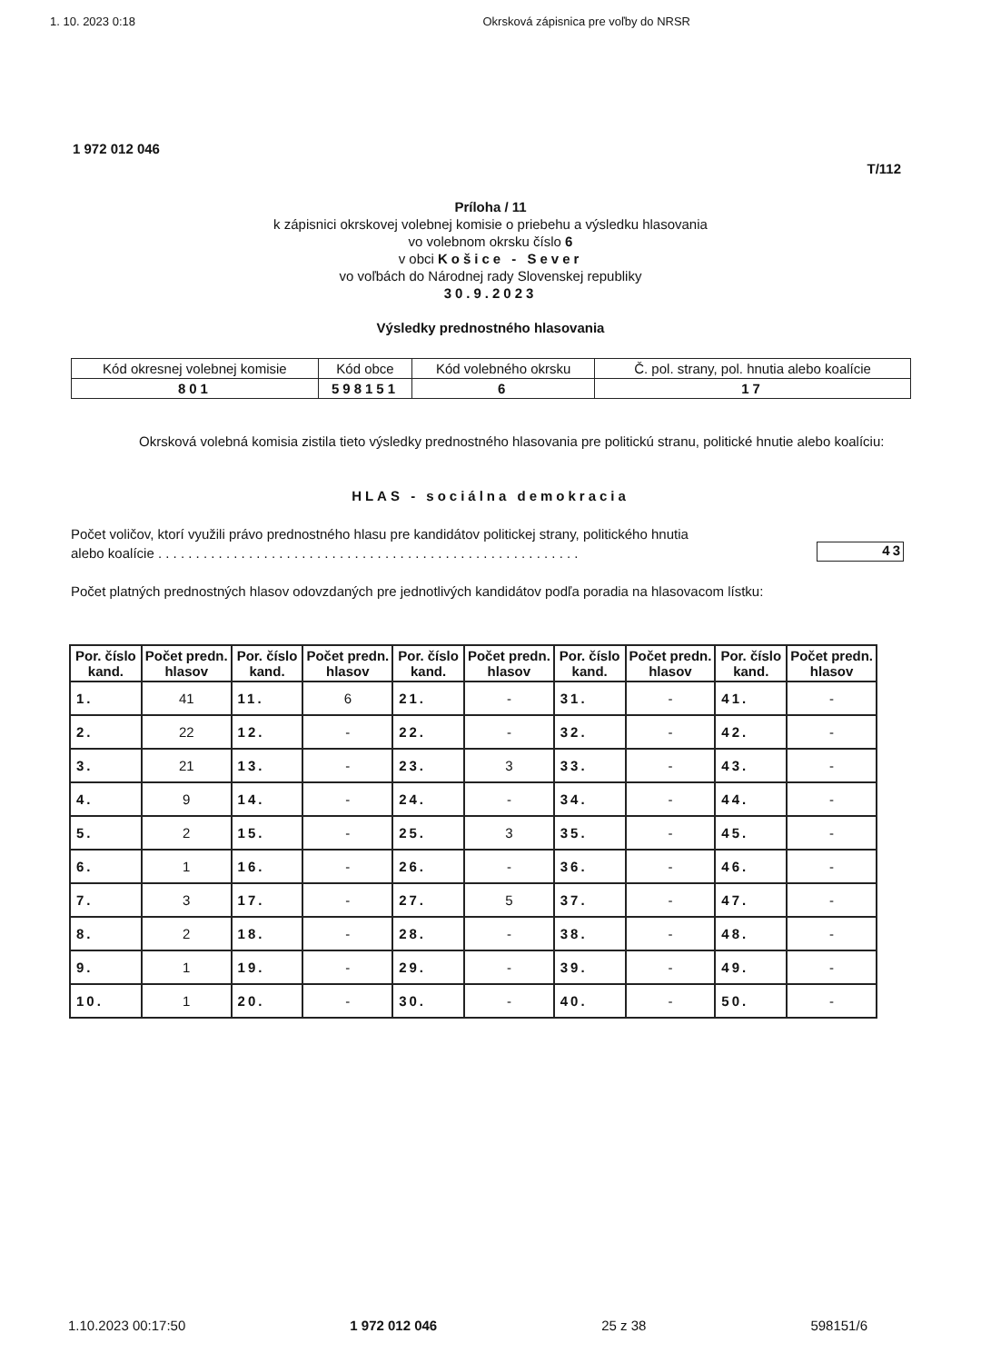1. 10. 2023 0:18 Okrsková zápisnica pre voľby do NRSR
1 972 012 046
T/112
Príloha / 11
k zápisnici okrskovej volebnej komisie o priebehu a výsledku hlasovania
vo volebnom okrsku číslo 6
v obci Košice - Sever
vo voľbách do Národnej rady Slovenskej republiky
30.9.2023
Výsledky prednostného hlasovania
| Kód okresnej volebnej komisie | Kód obce | Kód volebného okrsku | Č. pol. strany, pol. hnutia alebo koalície |
| 801 | 598151 | 6 | 17 |
Okrsková volebná komisia zistila tieto výsledky prednostného hlasovania pre politickú stranu, politické hnutie alebo koalíciu:
HLAS - sociálna demokracia
Počet voličov, ktorí využili právo prednostného hlasu pre kandidátov politickej strany, politického hnutia
alebo koalície . . . . . . . . . . . . . . . . . . . . . . . . . . . . . . . . . . . . . . . . . . . . . . . . . . . . . . . .
43
Počet platných prednostných hlasov odovzdaných pre jednotlivých kandidátov podľa poradia na hlasovacom lístku:
| Por. číslo kand. | Počet predn. hlasov | Por. číslo kand. | Počet predn. hlasov | Por. číslo kand. | Počet predn. hlasov | Por. číslo kand. | Počet predn. hlasov | Por. číslo kand. | Počet predn. hlasov |
| --- | --- | --- | --- | --- | --- | --- | --- | --- | --- |
| 1. | 41 | 11. | 6 | 21. | - | 31. | - | 41. | - |
| 2. | 22 | 12. | - | 22. | - | 32. | - | 42. | - |
| 3. | 21 | 13. | - | 23. | 3 | 33. | - | 43. | - |
| 4. | 9 | 14. | - | 24. | - | 34. | - | 44. | - |
| 5. | 2 | 15. | - | 25. | 3 | 35. | - | 45. | - |
| 6. | 1 | 16. | - | 26. | - | 36. | - | 46. | - |
| 7. | 3 | 17. | - | 27. | 5 | 37. | - | 47. | - |
| 8. | 2 | 18. | - | 28. | - | 38. | - | 48. | - |
| 9. | 1 | 19. | - | 29. | - | 39. | - | 49. | - |
| 10. | 1 | 20. | - | 30. | - | 40. | - | 50. | - |
1.10.2023 00:17:50 1 972 012 046 25 z 38 598151/6